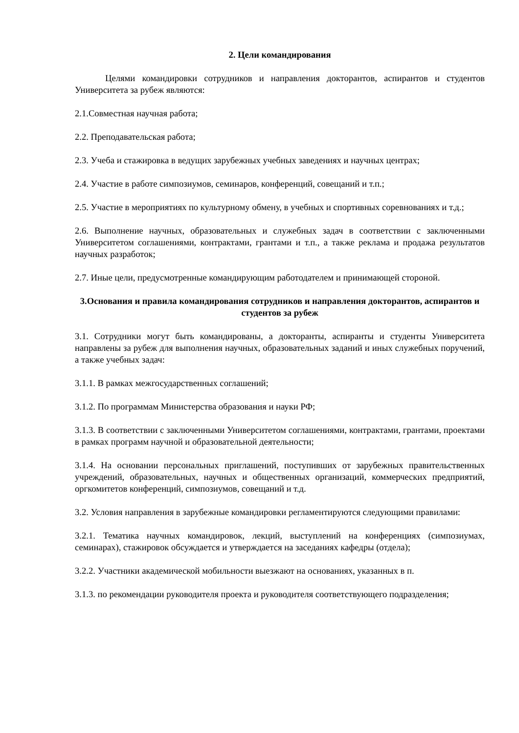2. Цели командирования
Целями командировки сотрудников и направления докторантов, аспирантов и студентов Университета за рубеж являются:
2.1.Совместная научная работа;
2.2. Преподавательская работа;
2.3. Учеба и стажировка в ведущих зарубежных учебных заведениях и научных центрах;
2.4. Участие в работе симпозиумов, семинаров, конференций, совещаний и т.п.;
2.5. Участие в мероприятиях по культурному обмену, в учебных и спортивных соревнованиях и т.д.;
2.6. Выполнение научных, образовательных и служебных задач в соответствии с заключенными Университетом соглашениями, контрактами, грантами и т.п., а также реклама и продажа результатов научных разработок;
2.7. Иные цели, предусмотренные командирующим работодателем и принимающей стороной.
3.Основания и правила командирования сотрудников и направления докторантов, аспирантов и студентов за рубеж
3.1. Сотрудники могут быть командированы, а докторанты, аспиранты и студенты Университета направлены за рубеж для выполнения научных, образовательных заданий и иных служебных поручений, а также учебных задач:
3.1.1. В рамках межгосударственных соглашений;
3.1.2. По программам Министерства образования и науки РФ;
3.1.3. В соответствии с заключенными Университетом соглашениями, контрактами, грантами, проектами в рамках программ научной и образовательной деятельности;
3.1.4. На основании персональных приглашений, поступивших от зарубежных правительственных учреждений, образовательных, научных и общественных организаций, коммерческих предприятий, оргкомитетов конференций, симпозиумов, совещаний и т.д.
3.2. Условия направления в зарубежные командировки регламентируются следующими правилами:
3.2.1. Тематика научных командировок, лекций, выступлений на конференциях (симпозиумах, семинарах), стажировок обсуждается и утверждается на заседаниях кафедры (отдела);
3.2.2. Участники академической мобильности выезжают на основаниях, указанных в п.
3.1.3. по рекомендации руководителя проекта и руководителя соответствующего подразделения;